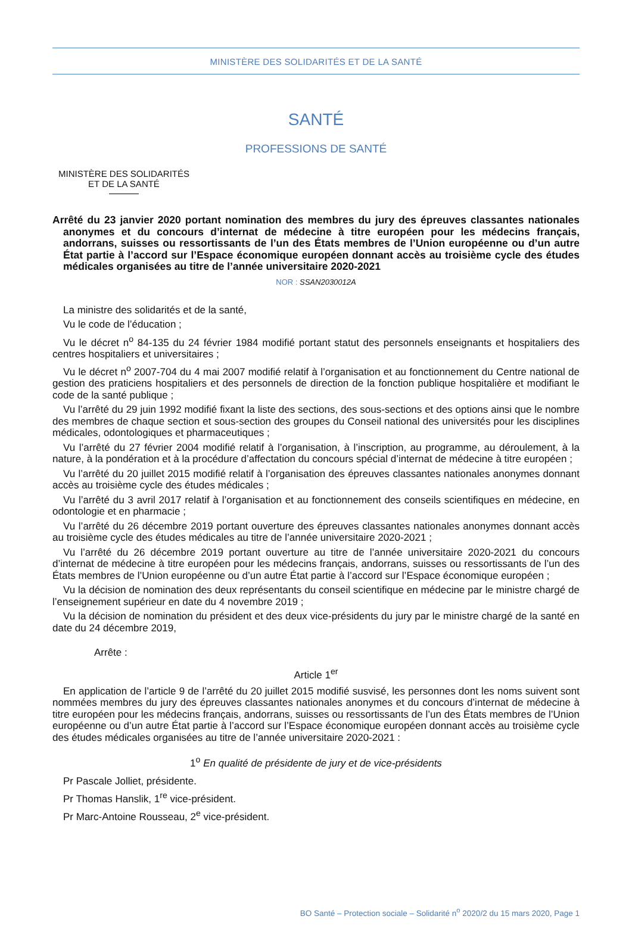MINISTÈRE DES SOLIDARITÉS ET DE LA SANTÉ
SANTÉ
PROFESSIONS DE SANTÉ
MINISTÈRE DES SOLIDARITÉS
ET DE LA SANTÉ
Arrêté du 23 janvier 2020 portant nomination des membres du jury des épreuves classantes nationales anonymes et du concours d’internat de médecine à titre européen pour les médecins français, andorrans, suisses ou ressortissants de l’un des États membres de l’Union européenne ou d’un autre État partie à l’accord sur l’Espace économique européen donnant accès au troisième cycle des études médicales organisées au titre de l’année universitaire 2020-2021
NOR : SSAN2030012A
La ministre des solidarités et de la santé,
Vu le code de l’éducation ;
Vu le décret n<sup>o</sup> 84-135 du 24 février 1984 modifié portant statut des personnels enseignants et hospitaliers des centres hospitaliers et universitaires ;
Vu le décret n<sup>o</sup> 2007-704 du 4 mai 2007 modifié relatif à l’organisation et au fonctionnement du Centre national de gestion des praticiens hospitaliers et des personnels de direction de la fonction publique hospitalière et modifiant le code de la santé publique ;
Vu l’arrêté du 29 juin 1992 modifié fixant la liste des sections, des sous-sections et des options ainsi que le nombre des membres de chaque section et sous-section des groupes du Conseil national des universités pour les disciplines médicales, odontologiques et pharmaceutiques ;
Vu l’arrêté du 27 février 2004 modifié relatif à l’organisation, à l’inscription, au programme, au déroulement, à la nature, à la pondération et à la procédure d’affectation du concours spécial d’internat de médecine à titre européen ;
Vu l’arrêté du 20 juillet 2015 modifié relatif à l’organisation des épreuves classantes nationales anonymes donnant accès au troisième cycle des études médicales ;
Vu l’arrêté du 3 avril 2017 relatif à l’organisation et au fonctionnement des conseils scientifiques en médecine, en odontologie et en pharmacie ;
Vu l’arrêté du 26 décembre 2019 portant ouverture des épreuves classantes nationales anonymes donnant accès au troisième cycle des études médicales au titre de l’année universitaire 2020-2021 ;
Vu l’arrêté du 26 décembre 2019 portant ouverture au titre de l’année universitaire 2020-2021 du concours d’internat de médecine à titre européen pour les médecins français, andorrans, suisses ou ressortissants de l’un des États membres de l’Union européenne ou d’un autre État partie à l’accord sur l’Espace économique européen ;
Vu la décision de nomination des deux représentants du conseil scientifique en médecine par le ministre chargé de l’enseignement supérieur en date du 4 novembre 2019 ;
Vu la décision de nomination du président et des deux vice-présidents du jury par le ministre chargé de la santé en date du 24 décembre 2019,
Arrête :
Article 1<sup>er</sup>
En application de l’article 9 de l’arrêté du 20 juillet 2015 modifié susvisé, les personnes dont les noms suivent sont nommées membres du jury des épreuves classantes nationales anonymes et du concours d’internat de médecine à titre européen pour les médecins français, andorrans, suisses ou ressortissants de l’un des États membres de l’Union européenne ou d’un autre État partie à l’accord sur l’Espace économique européen donnant accès au troisième cycle des études médicales organisées au titre de l’année universitaire 2020-2021 :
1<sup>o</sup> En qualité de présidente de jury et de vice-présidents
Pr Pascale Jolliet, présidente.
Pr Thomas Hanslik, 1<sup>re</sup> vice-président.
Pr Marc-Antoine Rousseau, 2<sup>e</sup> vice-président.
BO Santé – Protection sociale – Solidarité n<sup>o</sup> 2020/2 du 15 mars 2020, Page 1